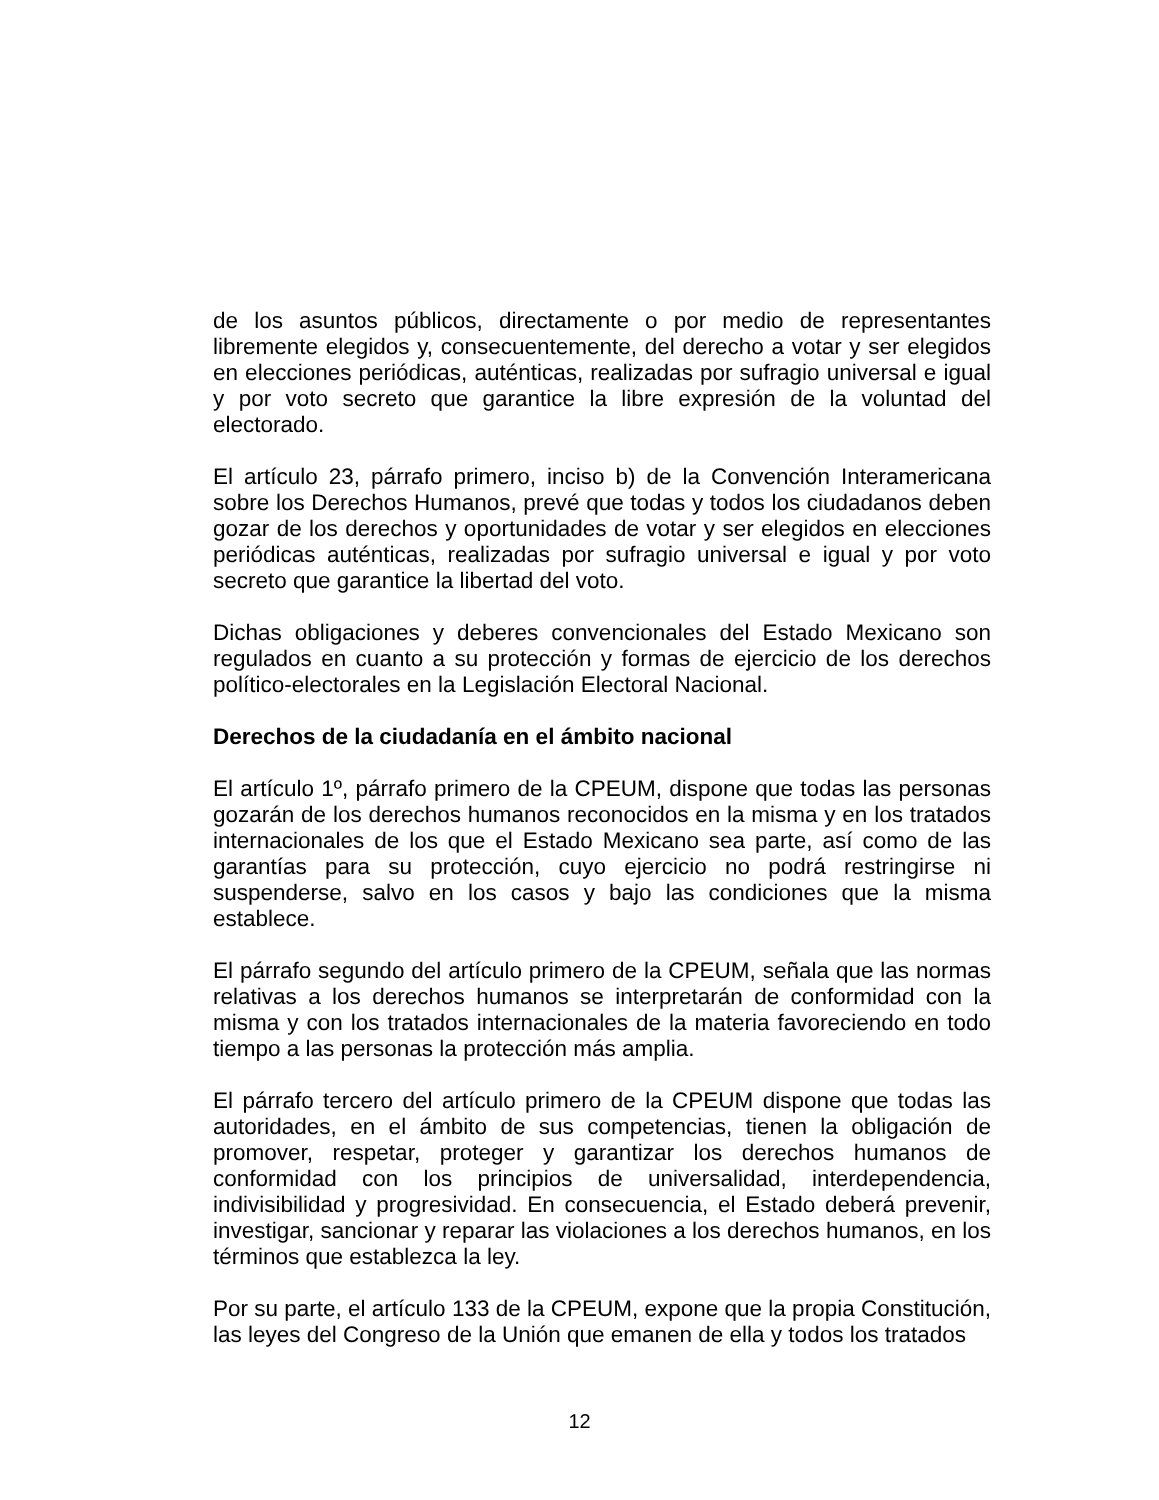de los asuntos públicos, directamente o por medio de representantes libremente elegidos y, consecuentemente, del derecho a votar y ser elegidos en elecciones periódicas, auténticas, realizadas por sufragio universal e igual y por voto secreto que garantice la libre expresión de la voluntad del electorado.
El artículo 23, párrafo primero, inciso b) de la Convención Interamericana sobre los Derechos Humanos, prevé que todas y todos los ciudadanos deben gozar de los derechos y oportunidades de votar y ser elegidos en elecciones periódicas auténticas, realizadas por sufragio universal e igual y por voto secreto que garantice la libertad del voto.
Dichas obligaciones y deberes convencionales del Estado Mexicano son regulados en cuanto a su protección y formas de ejercicio de los derechos político-electorales en la Legislación Electoral Nacional.
Derechos de la ciudadanía en el ámbito nacional
El artículo 1º, párrafo primero de la CPEUM, dispone que todas las personas gozarán de los derechos humanos reconocidos en la misma y en los tratados internacionales de los que el Estado Mexicano sea parte, así como de las garantías para su protección, cuyo ejercicio no podrá restringirse ni suspenderse, salvo en los casos y bajo las condiciones que la misma establece.
El párrafo segundo del artículo primero de la CPEUM, señala que las normas relativas a los derechos humanos se interpretarán de conformidad con la misma y con los tratados internacionales de la materia favoreciendo en todo tiempo a las personas la protección más amplia.
El párrafo tercero del artículo primero de la CPEUM dispone que todas las autoridades, en el ámbito de sus competencias, tienen la obligación de promover, respetar, proteger y garantizar los derechos humanos de conformidad con los principios de universalidad, interdependencia, indivisibilidad y progresividad. En consecuencia, el Estado deberá prevenir, investigar, sancionar y reparar las violaciones a los derechos humanos, en los términos que establezca la ley.
Por su parte, el artículo 133 de la CPEUM, expone que la propia Constitución, las leyes del Congreso de la Unión que emanen de ella y todos los tratados
12